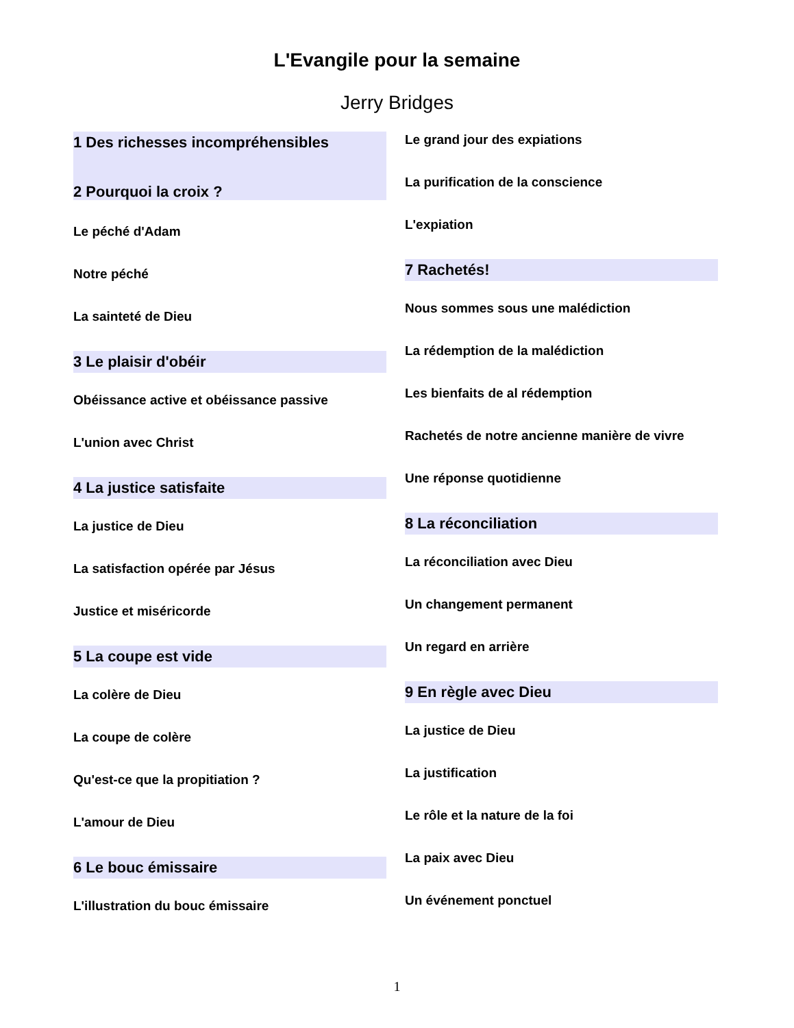L'Evangile pour la semaine
Jerry Bridges
1 Des richesses incompréhensibles
2 Pourquoi la croix ?
Le péché d'Adam
Notre péché
La sainteté de Dieu
3 Le plaisir d'obéir
Obéissance active et obéissance passive
L'union avec Christ
4 La justice satisfaite
La justice de Dieu
La satisfaction opérée par Jésus
Justice et miséricorde
5 La coupe est vide
La colère de Dieu
La coupe de colère
Qu'est-ce que la propitiation ?
L'amour de Dieu
6 Le bouc émissaire
L'illustration du bouc émissaire
Le grand jour des expiations
La purification de la conscience
L'expiation
7 Rachetés!
Nous sommes sous une malédiction
La rédemption de la malédiction
Les bienfaits de al rédemption
Rachetés de notre ancienne manière de vivre
Une réponse quotidienne
8 La réconciliation
La réconciliation avec Dieu
Un changement permanent
Un regard en arrière
9 En règle avec Dieu
La justice de Dieu
La justification
Le rôle et la nature de la foi
La paix avec Dieu
Un événement ponctuel
1